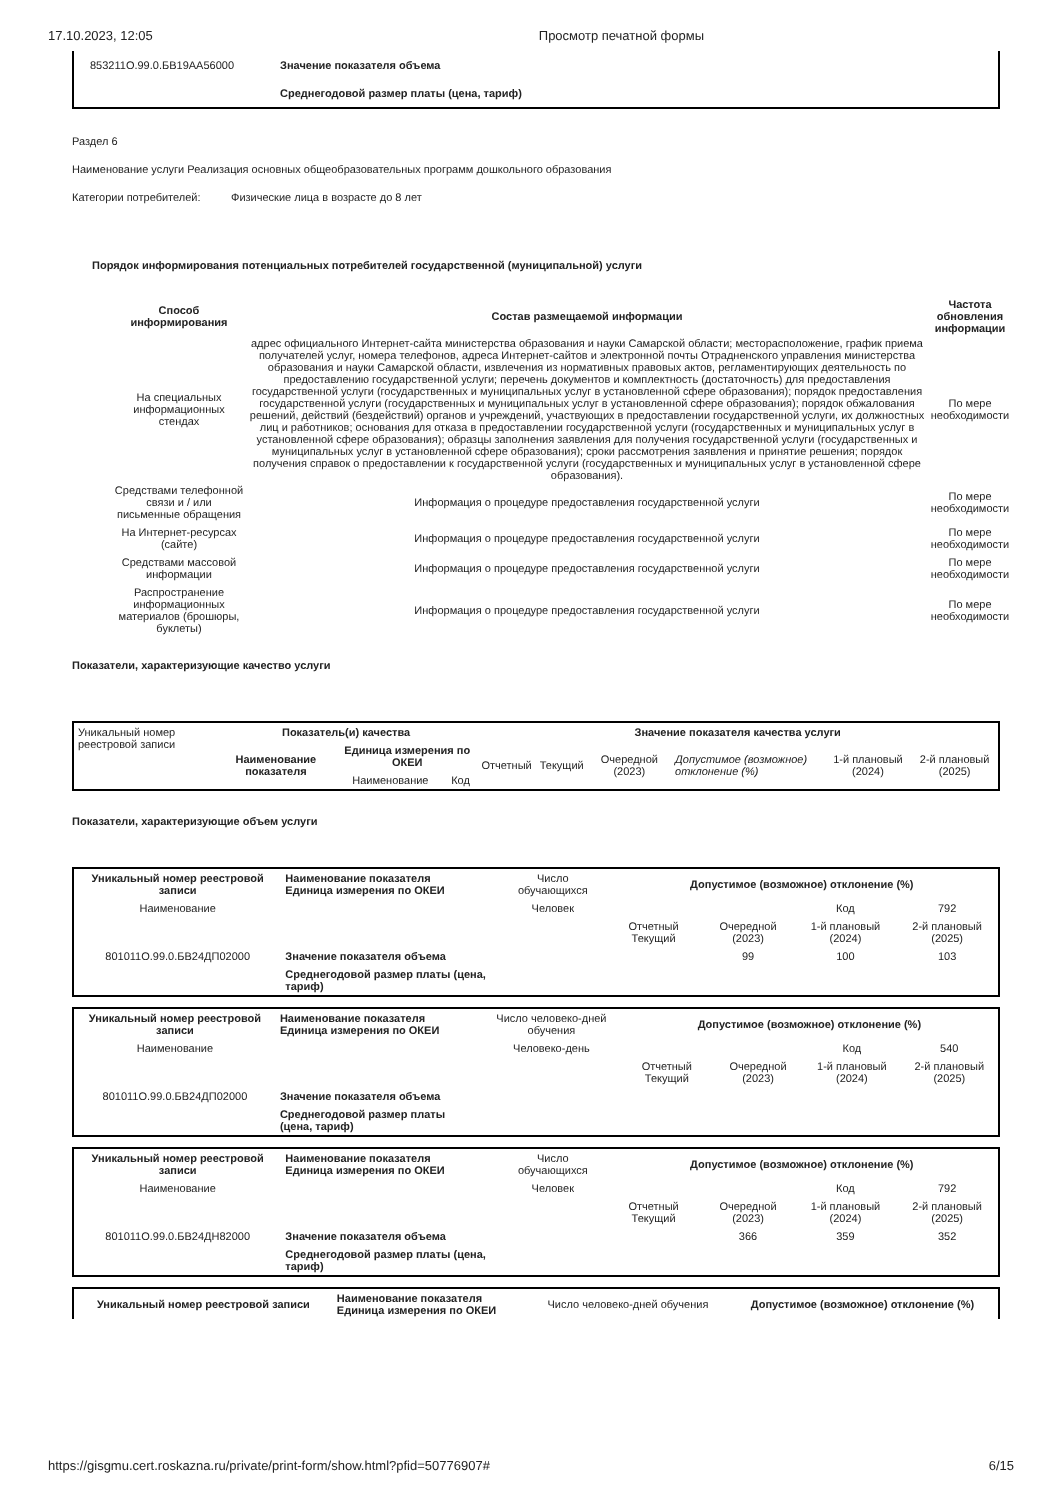17.10.2023, 12:05 Просмотр печатной формы
| 853211О.99.0.БВ19АА56000 | Значение показателя объема |
| | Среднегодовой размер платы (цена, тариф) |
Раздел 6
Наименование услуги Реализация основных общеобразовательных программ дошкольного образования
Категории потребителей: Физические лица в возрасте до 8 лет
Порядок информирования потенциальных потребителей государственной (муниципальной) услуги
| Способ информирования | Состав размещаемой информации | Частота обновления информации |
| --- | --- | --- |
| На специальных информационных стендах | адрес официального Интернет-сайта министерства образования и науки Самарской области; месторасположение, график приема получателей услуг, номера телефонов, адреса Интернет-сайтов и электронной почты Отрадненского управления министерства образования и науки Самарской области, извлечения из нормативных правовых актов, регламентирующих деятельность по предоставлению государственной услуги; перечень документов и комплектность (достаточность) для предоставления государственной услуги (государственных и муниципальных услуг в установленной сфере образования); порядок предоставления государственной услуги (государственных и муниципальных услуг в установленной сфере образования); порядок обжалования решений, действий (бездействий) органов и учреждений, участвующих в предоставлении государственной услуги, их должностных лиц и работников; основания для отказа в предоставлении государственной услуги (государственных и муниципальных услуг в установленной сфере образования); образцы заполнения заявления для получения государственной услуги (государственных и муниципальных услуг в установленной сфере образования); сроки рассмотрения заявления и принятие решения; порядок получения справок о предоставлении к государственной услуги (государственных и муниципальных услуг в установленной сфере образования). | По мере необходимости |
| Средствами телефонной связи и / или письменные обращения | Информация о процедуре предоставления государственной услуги | По мере необходимости |
| На Интернет-ресурсах (сайте) | Информация о процедуре предоставления государственной услуги | По мере необходимости |
| Средствами массовой информации | Информация о процедуре предоставления государственной услуги | По мере необходимости |
| Распространение информационных материалов (брошюры, буклеты) | Информация о процедуре предоставления государственной услуги | По мере необходимости |
Показатели, характеризующие качество услуги
| Уникальный номер реестровой записи | Показатель(и) качества | | | Значение показателя качества услуги | | | | | |
| | Наименование показателя | Единица измерения по ОКЕИ | | Отчетный | Текущий | Очередной (2023) | Допустимое (возможное) отклонение (%) | 1-й плановый (2024) | 2-й плановый (2025) |
| | | Наименование | Код | | | | | | |
Показатели, характеризующие объем услуги
| Уникальный номер реестровой записи | Наименование показателя Единица измерения по ОКЕИ | Число обучающихся | Допустимое (возможное) отклонение (%) | | | |
| Наименование | | Человек | | | Код | 792 |
| | | | Отчетный Текущий | Очередной (2023) | 1-й плановый (2024) | 2-й плановый (2025) |
| 801011О.99.0.БВ24ДП02000 | Значение показателя объема | | | 99 | 100 | 103 |
| | Среднегодовой размер платы (цена, тариф) | | | | | |
| Уникальный номер реестровой записи | Наименование показателя Единица измерения по ОКЕИ | Число человеко-дней обучения | Допустимое (возможное) отклонение (%) | | | |
| Наименование | | Человеко-день | | | Код | 540 |
| | | | Отчетный Текущий | Очередной (2023) | 1-й плановый (2024) | 2-й плановый (2025) |
| 801011О.99.0.БВ24ДП02000 | Значение показателя объема | | | | | |
| | Среднегодовой размер платы (цена, тариф) | | | | | |
| Уникальный номер реестровой записи | Наименование показателя Единица измерения по ОКЕИ | Число обучающихся | Допустимое (возможное) отклонение (%) | | | |
| Наименование | | Человек | | | Код | 792 |
| | | | Отчетный Текущий | Очередной (2023) | 1-й плановый (2024) | 2-й плановый (2025) |
| 801011О.99.0.БВ24ДН82000 | Значение показателя объема | | | 366 | 359 | 352 |
| | Среднегодовой размер платы (цена, тариф) | | | | | |
| Уникальный номер реестровой записи | Наименование показателя Единица измерения по ОКЕИ | Число человеко-дней обучения | Допустимое (возможное) отклонение (%) |
https://gisgmu.cert.roskazna.ru/private/print-form/show.html?pfid=50776907# 6/15